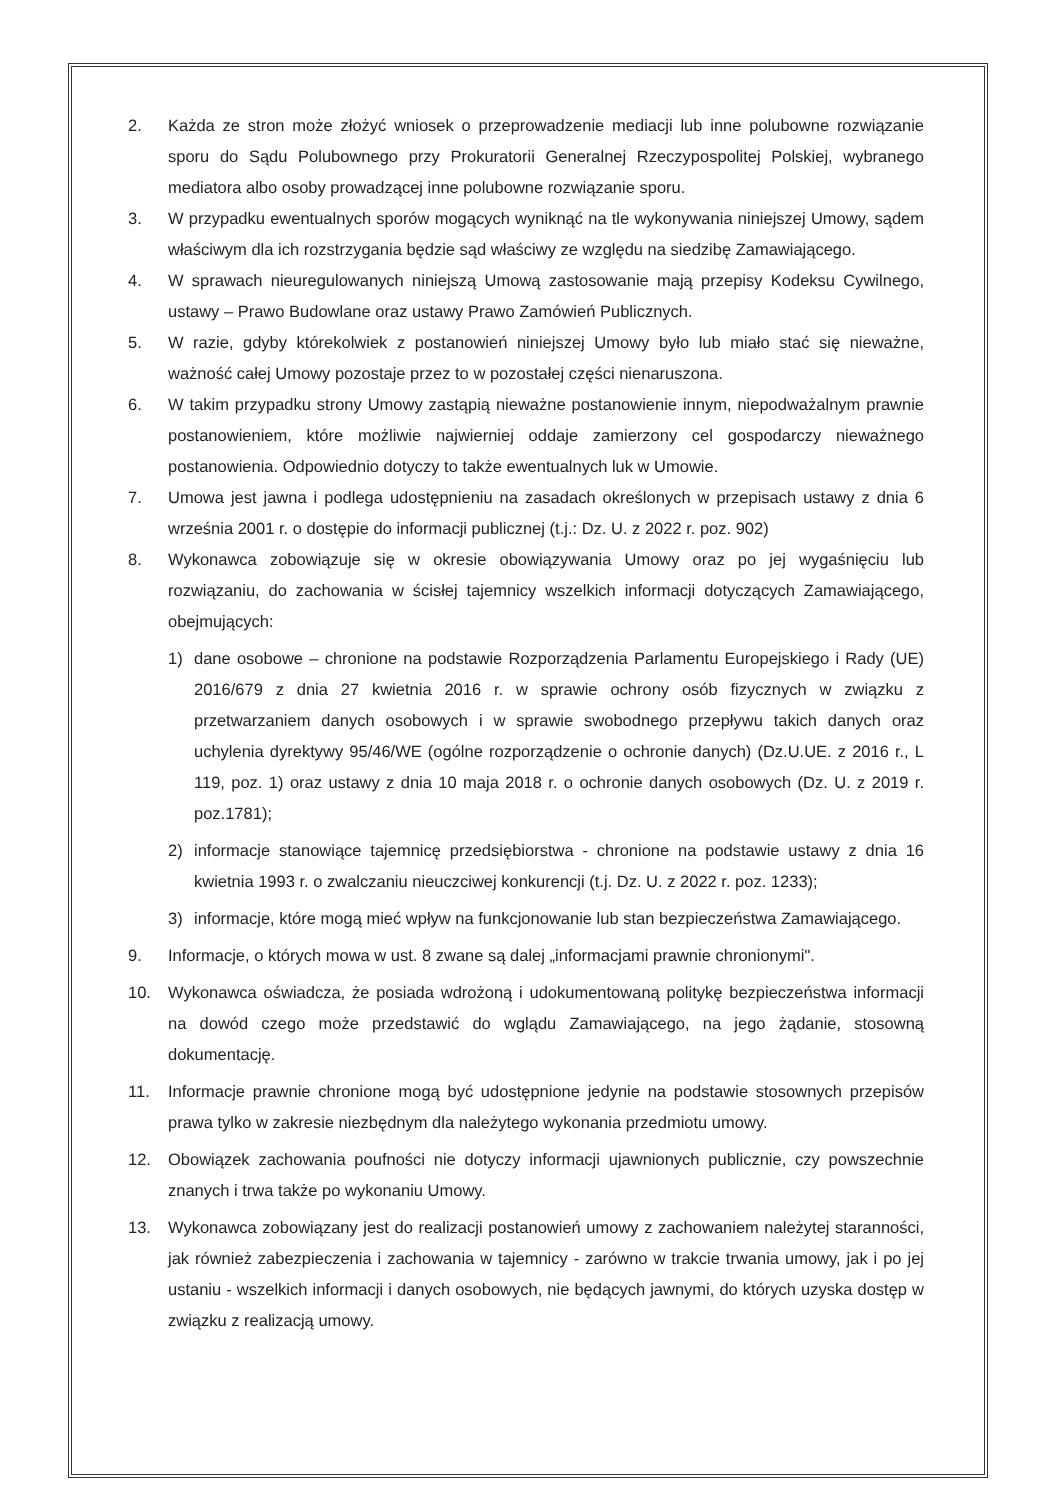2. Każda ze stron może złożyć wniosek o przeprowadzenie mediacji lub inne polubowne rozwiązanie sporu do Sądu Polubownego przy Prokuratorii Generalnej Rzeczypospolitej Polskiej, wybranego mediatora albo osoby prowadzącej inne polubowne rozwiązanie sporu.
3. W przypadku ewentualnych sporów mogących wyniknąć na tle wykonywania niniejszej Umowy, sądem właściwym dla ich rozstrzygania będzie sąd właściwy ze względu na siedzibę Zamawiającego.
4. W sprawach nieuregulowanych niniejszą Umową zastosowanie mają przepisy Kodeksu Cywilnego, ustawy – Prawo Budowlane oraz ustawy Prawo Zamówień Publicznych.
5. W razie, gdyby którekolwiek z postanowień niniejszej Umowy było lub miało stać się nieważne, ważność całej Umowy pozostaje przez to w pozostałej części nienaruszona.
6. W takim przypadku strony Umowy zastąpią nieważne postanowienie innym, niepodważalnym prawnie postanowieniem, które możliwie najwierniej oddaje zamierzony cel gospodarczy nieważnego postanowienia. Odpowiednio dotyczy to także ewentualnych luk w Umowie.
7. Umowa jest jawna i podlega udostępnieniu na zasadach określonych w przepisach ustawy z dnia 6 września 2001 r. o dostępie do informacji publicznej (t.j.: Dz. U. z 2022 r. poz. 902)
8. Wykonawca zobowiązuje się w okresie obowiązywania Umowy oraz po jej wygaśnięciu lub rozwiązaniu, do zachowania w ścisłej tajemnicy wszelkich informacji dotyczących Zamawiającego, obejmujących:
1) dane osobowe – chronione na podstawie Rozporządzenia Parlamentu Europejskiego i Rady (UE) 2016/679 z dnia 27 kwietnia 2016 r. w sprawie ochrony osób fizycznych w związku z przetwarzaniem danych osobowych i w sprawie swobodnego przepływu takich danych oraz uchylenia dyrektywy 95/46/WE (ogólne rozporządzenie o ochronie danych) (Dz.U.UE. z 2016 r., L 119, poz. 1) oraz ustawy z dnia 10 maja 2018 r. o ochronie danych osobowych (Dz. U. z 2019 r. poz.1781);
2) informacje stanowiące tajemnicę przedsiębiorstwa - chronione na podstawie ustawy z dnia 16 kwietnia 1993 r. o zwalczaniu nieuczciwej konkurencji (t.j. Dz. U. z 2022 r. poz. 1233);
3) informacje, które mogą mieć wpływ na funkcjonowanie lub stan bezpieczeństwa Zamawiającego.
9. Informacje, o których mowa w ust. 8 zwane są dalej „informacjami prawnie chronionymi".
10. Wykonawca oświadcza, że posiada wdrożoną i udokumentowaną politykę bezpieczeństwa informacji na dowód czego może przedstawić do wglądu Zamawiającego, na jego żądanie, stosowną dokumentację.
11. Informacje prawnie chronione mogą być udostępnione jedynie na podstawie stosownych przepisów prawa tylko w zakresie niezbędnym dla należytego wykonania przedmiotu umowy.
12. Obowiązek zachowania poufności nie dotyczy informacji ujawnionych publicznie, czy powszechnie znanych i trwa także po wykonaniu Umowy.
13. Wykonawca zobowiązany jest do realizacji postanowień umowy z zachowaniem należytej staranności, jak również zabezpieczenia i zachowania w tajemnicy - zarówno w trakcie trwania umowy, jak i po jej ustaniu - wszelkich informacji i danych osobowych, nie będących jawnymi, do których uzyska dostęp w związku z realizacją umowy.